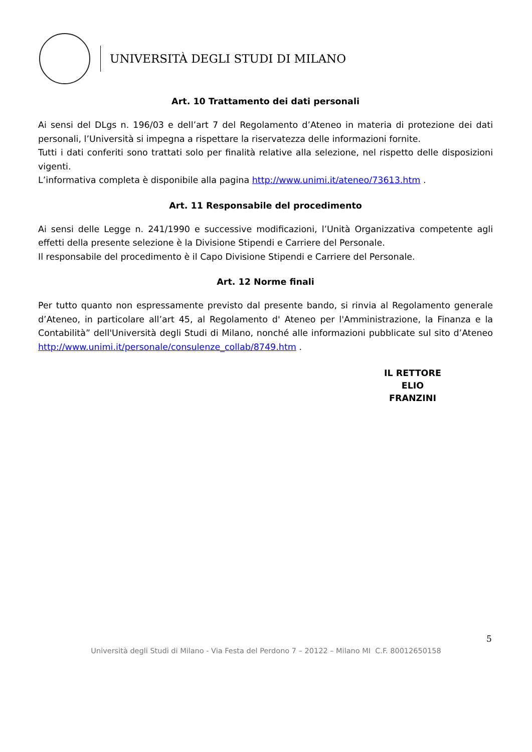UNIVERSITÀ DEGLI STUDI DI MILANO
Art. 10 Trattamento dei dati personali
Ai sensi del DLgs n. 196/03 e dell’art 7 del Regolamento d’Ateneo in materia di protezione dei dati personali, l’Università si impegna a rispettare la riservatezza delle informazioni fornite.
Tutti i dati conferiti sono trattati solo per finalità relative alla selezione, nel rispetto delle disposizioni vigenti.
L’informativa completa è disponibile alla pagina http://www.unimi.it/ateneo/73613.htm .
Art. 11 Responsabile del procedimento
Ai sensi delle Legge n. 241/1990 e successive modificazioni, l’Unità Organizzativa competente agli effetti della presente selezione è la Divisione Stipendi e Carriere del Personale.
Il responsabile del procedimento è il Capo Divisione Stipendi e Carriere del Personale.
Art. 12 Norme finali
Per tutto quanto non espressamente previsto dal presente bando, si rinvia al Regolamento generale d’Ateneo, in particolare all’art 45, al Regolamento d' Ateneo per l'Amministrazione, la Finanza e la Contabilità” dell'Università degli Studi di Milano, nonché alle informazioni pubblicate sul sito d’Ateneo http://www.unimi.it/personale/consulenze_collab/8749.htm .
IL RETTORE
ELIO FRANZINI
5
Università degli Studi di Milano - Via Festa del Perdono 7 – 20122 – Milano MI C.F. 80012650158